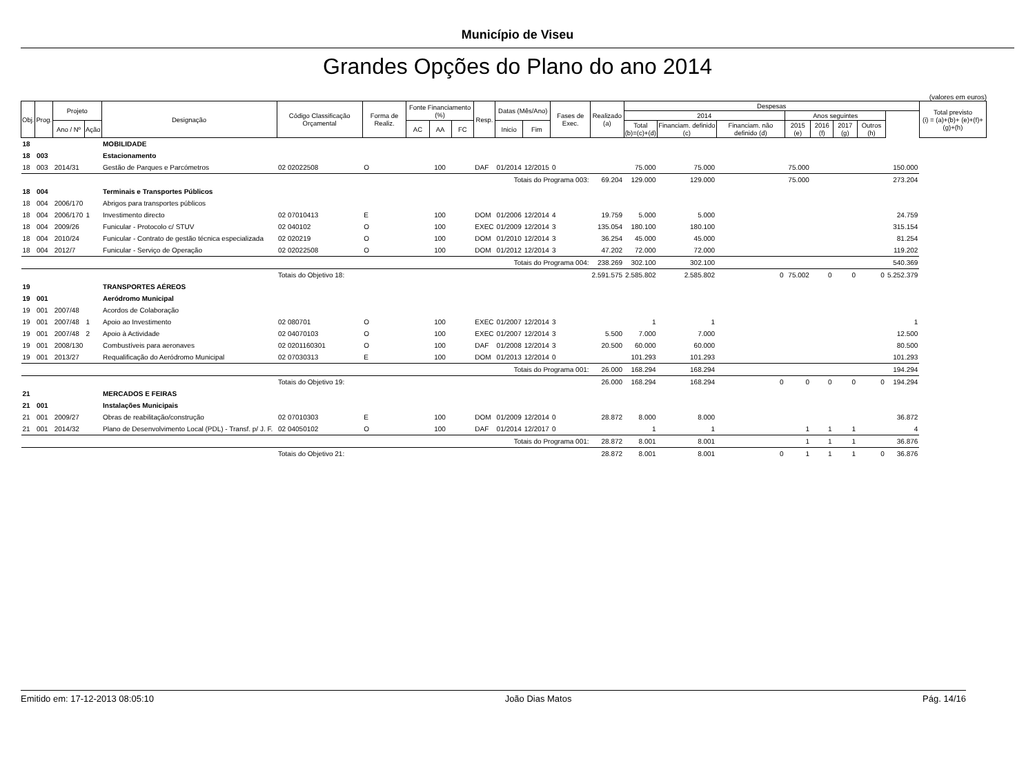Município de Viseu
Grandes Opções do Plano do ano 2014
(valores em euros)
| Obj. | Prog. | Projeto | | Designação | Código Classificação Orçamental | Forma de Realiz. | Fonte Financiamento (%) | | | Resp. | Datas (Mês/Ano) | | Fases de Exec. | Realizado (a) | Despesas | | | | | | | | Total previsto (i) = (a)+(b)+ (e)+(f)+(g)+(h) |
| --- | --- | --- | --- | --- | --- | --- | --- | --- | --- | --- | --- | --- | --- | --- | --- | --- | --- | --- | --- | --- | --- | --- | --- |
| | | | | | | | | | | | | | | | 2014 | | | Anos seguintes | | | | | |
| | | Ano / Nº | Ação | | | | AC | AA | FC | | Inicio | Fim | | | Total (b)=(c)+(d) | Financiam. definido (c) | Financiam. não definido (d) | 2015 (e) | 2016 (f) | 2017 (g) | Outros (h) | | |
| 18 | | | | MOBILIDADE | | | | | | | | | | | | | | | | | | | |
| 18 | 003 | | | Estacionamento | | | | | | | | | | | | | | | | | | | |
| 18 | 003 | 2014/31 | | Gestão de Parques e Parcómetros | 02 02022508 | O | 100 | | | DAF | 01/2014 | 12/2015 | 0 | | 75.000 | 75.000 | | 75.000 | | | | 150.000 | |
| | | | | | Totais do Programa 003: | | | | | | | | | 69.204 | 129.000 | 129.000 | | 75.000 | | | | 273.204 | |
| 18 | 004 | | | Terminais e Transportes Públicos | | | | | | | | | | | | | | | | | | | |
| 18 | 004 | 2006/170 | | Abrigos para transportes públicos | | | | | | | | | | | | | | | | | | | |
| 18 | 004 | 2006/170 | 1 | Investimento directo | 02 07010413 | E | 100 | | | DOM | 01/2006 | 12/2014 | 4 | 19.759 | 5.000 | 5.000 | | | | | | 24.759 | |
| 18 | 004 | 2009/26 | | Funicular - Protocolo c/ STUV | 02 040102 | O | 100 | | | EXEC | 01/2009 | 12/2014 | 3 | 135.054 | 180.100 | 180.100 | | | | | | 315.154 | |
| 18 | 004 | 2010/24 | | Funicular - Contrato de gestão técnica especializada | 02 020219 | O | 100 | | | DOM | 01/2010 | 12/2014 | 3 | 36.254 | 45.000 | 45.000 | | | | | | 81.254 | |
| 18 | 004 | 2012/7 | | Funicular - Serviço de Operação | 02 02022508 | O | 100 | | | DOM | 01/2012 | 12/2014 | 3 | 47.202 | 72.000 | 72.000 | | | | | | 119.202 | |
| | | | | | Totais do Programa 004: | | | | | | | | | 238.269 | 302.100 | 302.100 | | | | | | 540.369 | |
| | | | | | Totais do Objetivo 18: | | | | | | | | | 2.591.575 | 2.585.802 | 2.585.802 | 0 | 75.002 | 0 | 0 | 0 | 5.252.379 | |
| 19 | | | | TRANSPORTES AÉREOS | | | | | | | | | | | | | | | | | | | |
| 19 | 001 | | | Aeródromo Municipal | | | | | | | | | | | | | | | | | | | |
| 19 | 001 | 2007/48 | | Acordos de Colaboração | | | | | | | | | | | | | | | | | | | |
| 19 | 001 | 2007/48 | 1 | Apoio ao Investimento | 02 080701 | O | 100 | | | EXEC | 01/2007 | 12/2014 | 3 | | 1 | 1 | | | | | | 1 | |
| 19 | 001 | 2007/48 | 2 | Apoio à Actividade | 02 04070103 | O | 100 | | | EXEC | 01/2007 | 12/2014 | 3 | 5.500 | 7.000 | 7.000 | | | | | | 12.500 | |
| 19 | 001 | 2008/130 | | Combustíveis para aeronaves | 02 0201160301 | O | 100 | | | DAF | 01/2008 | 12/2014 | 3 | 20.500 | 60.000 | 60.000 | | | | | | 80.500 | |
| 19 | 001 | 2013/27 | | Requalificação do Aeródromo Municipal | 02 07030313 | E | 100 | | | DOM | 01/2013 | 12/2014 | 0 | | 101.293 | 101.293 | | | | | | 101.293 | |
| | | | | | Totais do Programa 001: | | | | | | | | | 26.000 | 168.294 | 168.294 | | | | | | 194.294 | |
| | | | | | Totais do Objetivo 19: | | | | | | | | | 26.000 | 168.294 | 168.294 | 0 | 0 | 0 | 0 | 0 | 194.294 | |
| 21 | | | | MERCADOS E FEIRAS | | | | | | | | | | | | | | | | | | | |
| 21 | 001 | | | Instalações Municipais | | | | | | | | | | | | | | | | | | | |
| 21 | 001 | 2009/27 | | Obras de reabilitação/construção | 02 07010303 | E | 100 | | | DOM | 01/2009 | 12/2014 | 0 | 28.872 | 8.000 | 8.000 | | | | | | 36.872 | |
| 21 | 001 | 2014/32 | | Plano de Desenvolvimento Local (PDL) - Transf. p/ J. F. | 02 04050102 | O | 100 | | | DAF | 01/2014 | 12/2017 | 0 | | 1 | 1 | | 1 | 1 | 1 | | 4 | |
| | | | | | Totais do Programa 001: | | | | | | | | | 28.872 | 8.001 | 8.001 | | 1 | 1 | 1 | | 36.876 | |
| | | | | | Totais do Objetivo 21: | | | | | | | | | 28.872 | 8.001 | 8.001 | 0 | 1 | 1 | 1 | 0 | 36.876 | |
Emitido em: 17-12-2013 08:05:10 João Dias Matos Pág. 14/16